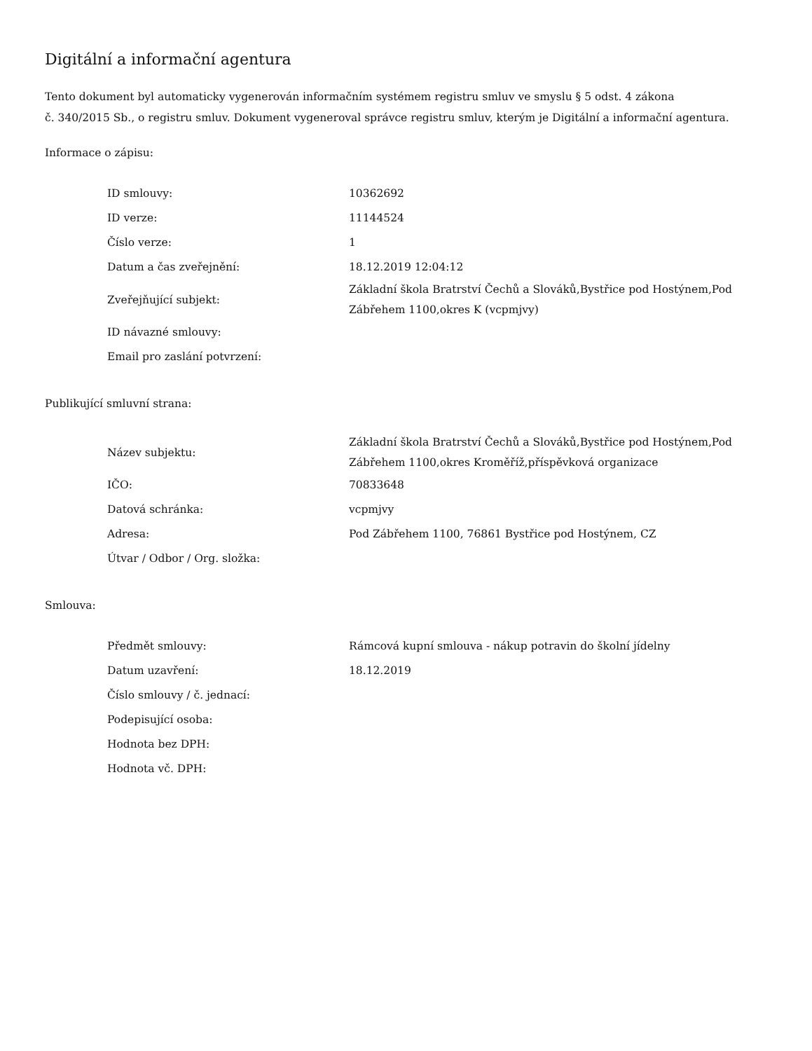Digitální a informační agentura
Tento dokument byl automaticky vygenerován informačním systémem registru smluv ve smyslu § 5 odst. 4 zákona
č. 340/2015 Sb., o registru smluv. Dokument vygeneroval správce registru smluv, kterým je Digitální a informační agentura.
Informace o zápisu:
| ID smlouvy: | 10362692 |
| ID verze: | 11144524 |
| Číslo verze: | 1 |
| Datum a čas zveřejnění: | 18.12.2019 12:04:12 |
| Zveřejňující subjekt: | Základní škola Bratrství Čechů a Slováků,Bystřice pod Hostýnem,Pod Zábřehem 1100,okres K (vcpmjvy) |
| ID návazné smlouvy: | |
| Email pro zaslání potvrzení: | |
Publikující smluvní strana:
| Název subjektu: | Základní škola Bratrství Čechů a Slováků,Bystřice pod Hostýnem,Pod Zábřehem 1100,okres Kroměříž,příspěvková organizace |
| IČO: | 70833648 |
| Datová schránka: | vcpmjvy |
| Adresa: | Pod Zábřehem 1100, 76861 Bystřice pod Hostýnem, CZ |
| Útvar / Odbor / Org. složka: | |
Smlouva:
| Předmět smlouvy: | Rámcová kupní smlouva - nákup potravin do školní jídelny |
| Datum uzavření: | 18.12.2019 |
| Číslo smlouvy / č. jednací: | |
| Podepisující osoba: | |
| Hodnota bez DPH: | |
| Hodnota vč. DPH: | |